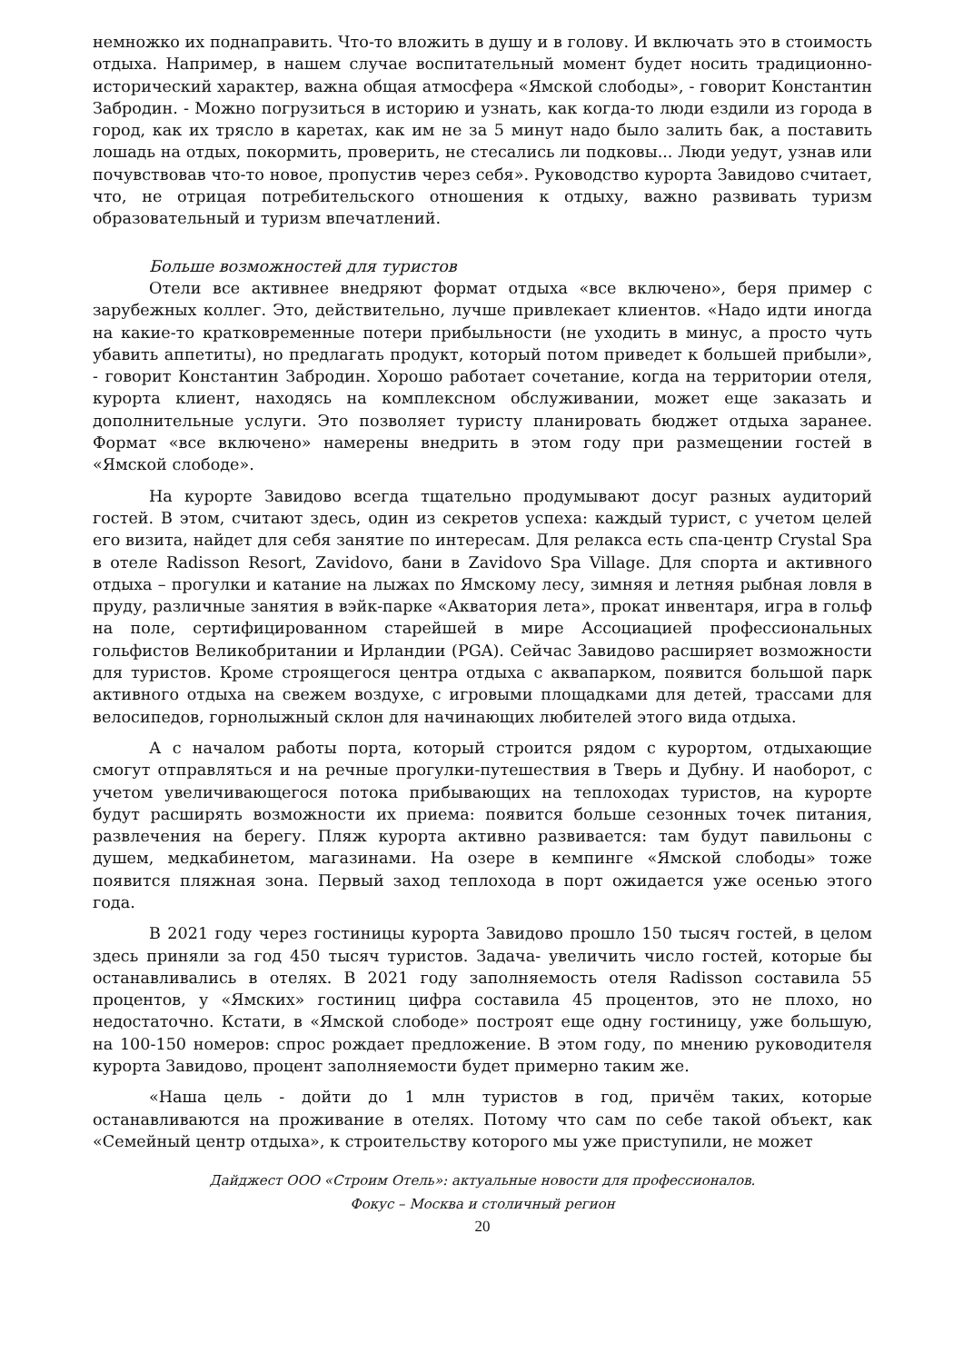немножко их поднаправить. Что-то вложить в душу и в голову. И включать это в стоимость отдыха. Например, в нашем случае воспитательный момент будет носить традиционно-исторический характер, важна общая атмосфера «Ямской слободы», - говорит Константин Забродин. - Можно погрузиться в историю и узнать, как когда-то люди ездили из города в город, как их трясло в каретах, как им не за 5 минут надо было залить бак, а поставить лошадь на отдых, покормить, проверить, не стесались ли подковы... Люди уедут, узнав или почувствовав что-то новое, пропустив через себя». Руководство курорта Завидово считает, что, не отрицая потребительского отношения к отдыху, важно развивать туризм образовательный и туризм впечатлений.
Больше возможностей для туристов
Отели все активнее внедряют формат отдыха «все включено», беря пример с зарубежных коллег. Это, действительно, лучше привлекает клиентов. «Надо идти иногда на какие-то кратковременные потери прибыльности (не уходить в минус, а просто чуть убавить аппетиты), но предлагать продукт, который потом приведет к большей прибыли», - говорит Константин Забродин. Хорошо работает сочетание, когда на территории отеля, курорта клиент, находясь на комплексном обслуживании, может еще заказать и дополнительные услуги. Это позволяет туристу планировать бюджет отдыха заранее. Формат «все включено» намерены внедрить в этом году при размещении гостей в «Ямской слободе».
На курорте Завидово всегда тщательно продумывают досуг разных аудиторий гостей. В этом, считают здесь, один из секретов успеха: каждый турист, с учетом целей его визита, найдет для себя занятие по интересам. Для релакса есть спа-центр Crystal Spa в отеле Radisson Resort, Zavidovo, бани в Zavidovo Spa Village. Для спорта и активного отдыха – прогулки и катание на лыжах по Ямскому лесу, зимняя и летняя рыбная ловля в пруду, различные занятия в вэйк-парке «Акватория лета», прокат инвентаря, игра в гольф на поле, сертифицированном старейшей в мире Ассоциацией профессиональных гольфистов Великобритании и Ирландии (PGA). Сейчас Завидово расширяет возможности для туристов. Кроме строящегося центра отдыха с аквапарком, появится большой парк активного отдыха на свежем воздухе, с игровыми площадками для детей, трассами для велосипедов, горнолыжный склон для начинающих любителей этого вида отдыха.
А с началом работы порта, который строится рядом с курортом, отдыхающие смогут отправляться и на речные прогулки-путешествия в Тверь и Дубну. И наоборот, с учетом увеличивающегося потока прибывающих на теплоходах туристов, на курорте будут расширять возможности их приема: появится больше сезонных точек питания, развлечения на берегу. Пляж курорта активно развивается: там будут павильоны с душем, медкабинетом, магазинами. На озере в кемпинге «Ямской слободы» тоже появится пляжная зона. Первый заход теплохода в порт ожидается уже осенью этого года.
В 2021 году через гостиницы курорта Завидово прошло 150 тысяч гостей, в целом здесь приняли за год 450 тысяч туристов. Задача- увеличить число гостей, которые бы останавливались в отелях. В 2021 году заполняемость отеля Radisson составила 55 процентов, у «Ямских» гостиниц цифра составила 45 процентов, это не плохо, но недостаточно. Кстати, в «Ямской слободе» построят еще одну гостиницу, уже большую, на 100-150 номеров: спрос рождает предложение. В этом году, по мнению руководителя курорта Завидово, процент заполняемости будет примерно таким же.
«Наша цель - дойти до 1 млн туристов в год, причём таких, которые останавливаются на проживание в отелях. Потому что сам по себе такой объект, как «Семейный центр отдыха», к строительству которого мы уже приступили, не может
Дайджест ООО «Строим Отель»: актуальные новости для профессионалов.
Фокус – Москва и столичный регион
20